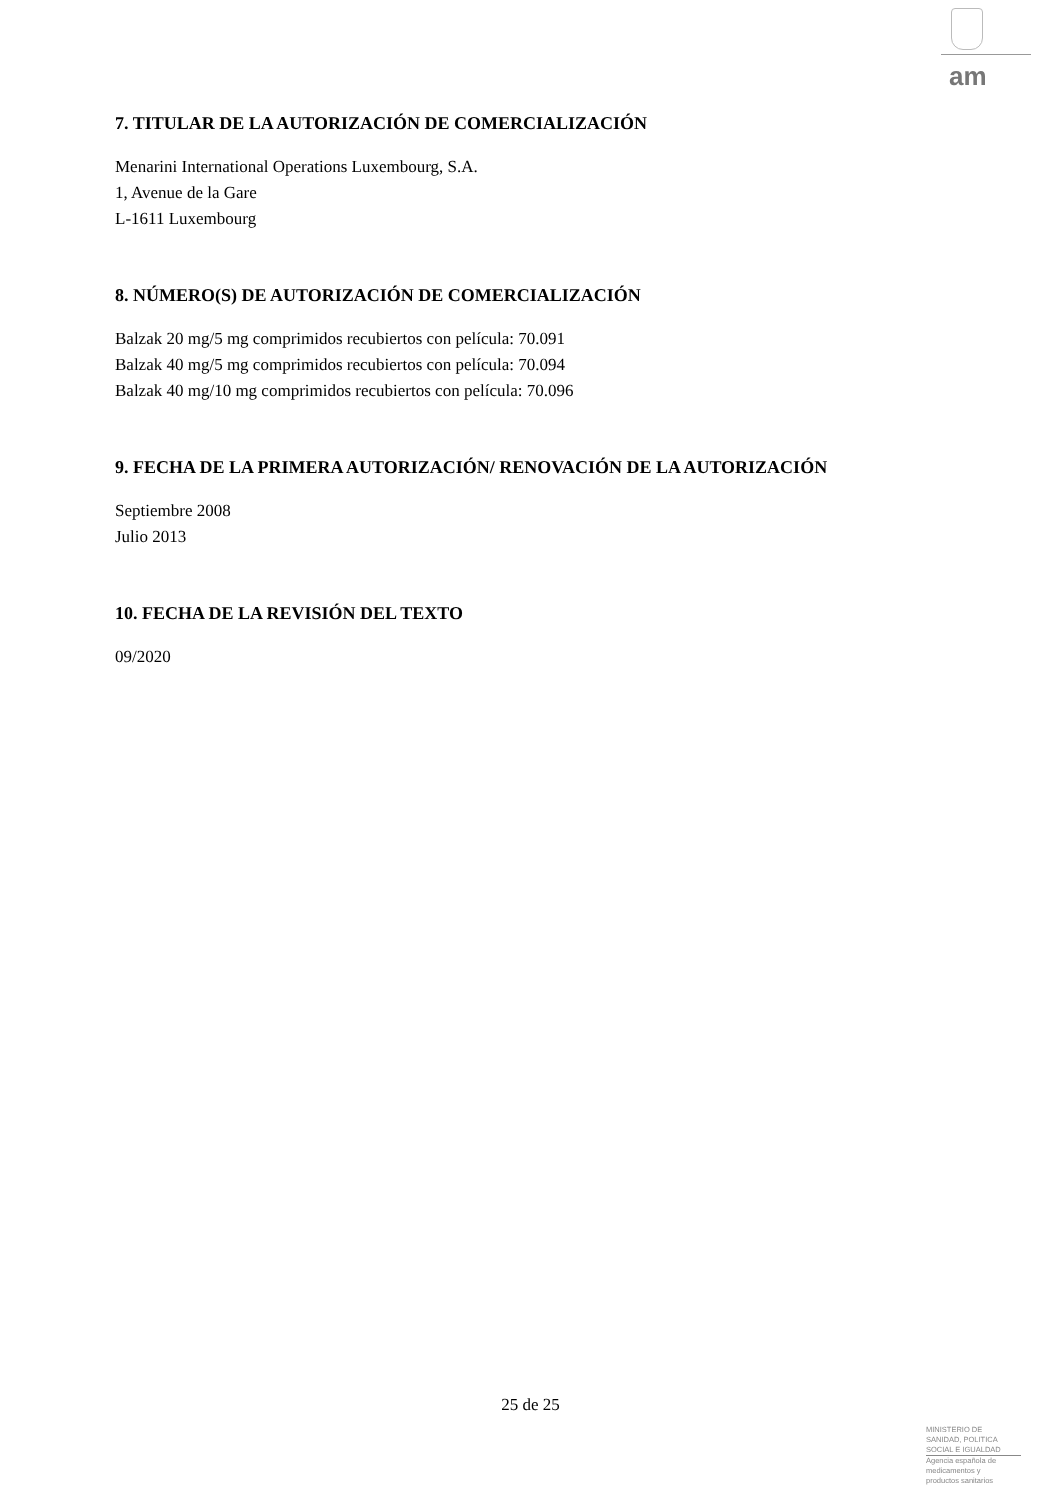am
7. TITULAR DE LA AUTORIZACIÓN DE COMERCIALIZACIÓN
Menarini International Operations Luxembourg, S.A.
1, Avenue de la Gare
L-1611 Luxembourg
8. NÚMERO(S) DE AUTORIZACIÓN DE COMERCIALIZACIÓN
Balzak 20 mg/5 mg comprimidos recubiertos con película: 70.091
Balzak 40 mg/5 mg comprimidos recubiertos con película: 70.094
Balzak 40 mg/10 mg comprimidos recubiertos con película: 70.096
9. FECHA DE LA PRIMERA AUTORIZACIÓN/ RENOVACIÓN DE LA AUTORIZACIÓN
Septiembre 2008
Julio 2013
10. FECHA DE LA REVISIÓN DEL TEXTO
09/2020
25 de 25
MINISTERIO DE
SANIDAD, POLITICA
SOCIAL E IGUALDAD
Agencia española de
medicamentos y
productos sanitarios